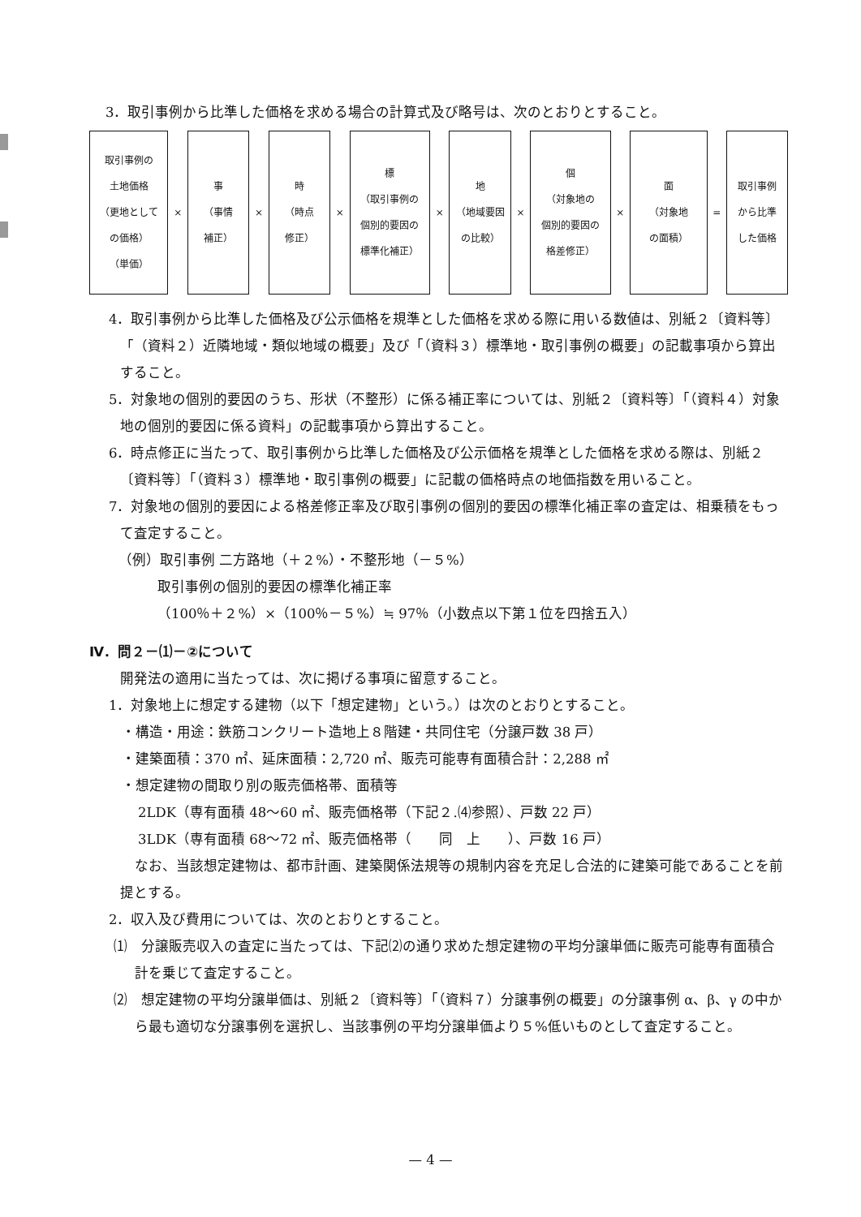3．取引事例から比準した価格を求める場合の計算式及び略号は、次のとおりとすること。
| 取引事例の 土地価格 （更地として の価格） （単価） | × | 事 （事情 補正） | × | 時 （時点 修正） | × | 標 （取引事例の 個別的要因の 標準化補正） | × | 地 （地域要因 の比較） | × | 個 （対象地の 個別的要因の 格差修正） | × | 面 （対象地 の面積） | = | 取引事例 から比準 した価格 |
4．取引事例から比準した価格及び公示価格を規準とした価格を求める際に用いる数値は、別紙２〔資料等〕「（資料２）近隣地域・類似地域の概要」及び「（資料３）標準地・取引事例の概要」の記載事項から算出すること。
5．対象地の個別的要因のうち、形状（不整形）に係る補正率については、別紙２〔資料等〕「（資料４）対象地の個別的要因に係る資料」の記載事項から算出すること。
6．時点修正に当たって、取引事例から比準した価格及び公示価格を規準とした価格を求める際は、別紙２〔資料等〕「（資料３）標準地・取引事例の概要」に記載の価格時点の地価指数を用いること。
7．対象地の個別的要因による格差修正率及び取引事例の個別的要因の標準化補正率の査定は、相乗積をもって査定すること。
（例）取引事例 二方路地（＋２%）・不整形地（－５%）
取引事例の個別的要因の標準化補正率
（100％＋２%）×（100％－５%）≒ 97％（小数点以下第１位を四捨五入）
Ⅳ．問２－⑴－②について
開発法の適用に当たっては、次に掲げる事項に留意すること。
1．対象地上に想定する建物（以下「想定建物」という。）は次のとおりとすること。
・構造・用途：鉄筋コンクリート造地上８階建・共同住宅（分譲戸数 38 戸）
・建築面積：370 ㎡、延床面積：2,720 ㎡、販売可能専有面積合計：2,288 ㎡
・想定建物の間取り別の販売価格帯、面積等
2LDK（専有面積 48～60 ㎡、販売価格帯（下記２.⑷参照）、戸数 22 戸）
3LDK（専有面積 68～72 ㎡、販売価格帯（　　同　上　　）、戸数 16 戸）
なお、当該想定建物は、都市計画、建築関係法規等の規制内容を充足し合法的に建築可能であることを前提とする。
2．収入及び費用については、次のとおりとすること。
⑴　分譲販売収入の査定に当たっては、下記⑵の通り求めた想定建物の平均分譲単価に販売可能専有面積合計を乗じて査定すること。
⑵　想定建物の平均分譲単価は、別紙２〔資料等〕「（資料７）分譲事例の概要」の分譲事例 α、β、γ の中から最も適切な分譲事例を選択し、当該事例の平均分譲単価より５%低いものとして査定すること。
— 4 —